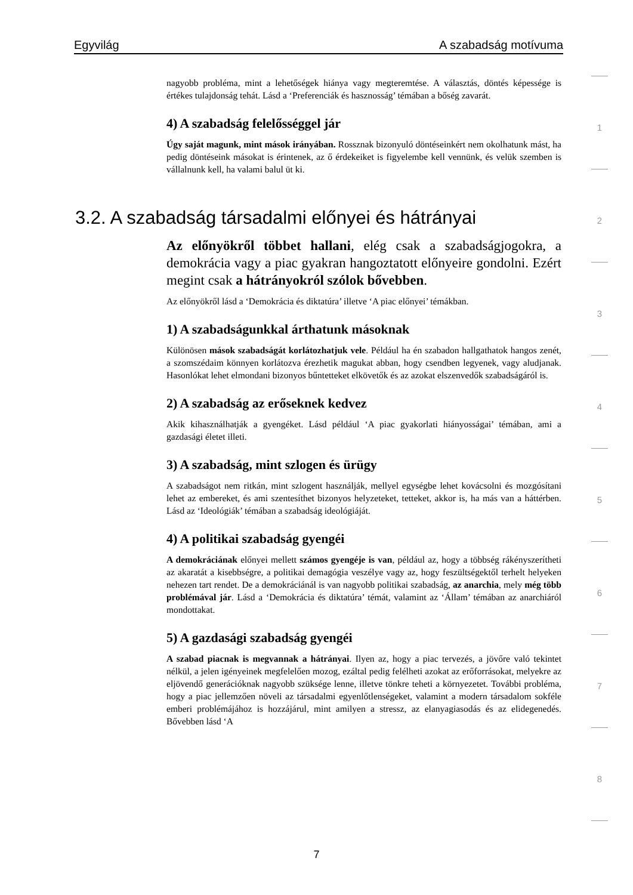Egyvilág A szabadság motívuma
1
2
3
4
5
6
7
8
nagyobb probléma, mint a lehetőségek hiánya vagy megteremtése. A választás, döntés képessége is értékes tulajdonság tehát. Lásd a ‘Preferenciák és hasznosság’ témában a bőség zavarát.
4) A szabadság felelősséggel jár
Úgy saját magunk, mint mások irányában. Rossznak bizonyuló döntéseinkért nem okolhatunk mást, ha pedig döntéseink másokat is érintenek, az ő érdekeiket is figyelembe kell vennünk, és velük szemben is vállalnunk kell, ha valami balul üt ki.
3.2. A szabadság társadalmi előnyei és hátrányai
Az előnyökről többet hallani, elég csak a szabadságjogokra, a demokrácia vagy a piac gyakran hangoztatott előnyeire gondolni. Ezért megint csak a hátrányokról szólok bővebben.
Az előnyökről lásd a ‘Demokrácia és diktatúra’ illetve ‘A piac előnyei’ témákban.
1) A szabadságunkkal árthatunk másoknak
Különösen mások szabadságát korlátozhatjuk vele. Például ha én szabadon hallgathatok hangos zenét, a szomszédaim könnyen korlátozva érezhetik magukat abban, hogy csendben legyenek, vagy aludjanak. Hasonlókat lehet elmondani bizonyos bűntetteket elkövetők és az azokat elszenvedők szabadságáról is.
2) A szabadság az erőseknek kedvez
Akik kihasználhatják a gyengéket. Lásd például ‘A piac gyakorlati hiányosságai’ témában, ami a gazdasági életet illeti.
3) A szabadság, mint szlogen és ürügy
A szabadságot nem ritkán, mint szlogent használják, mellyel egységbe lehet kovácsolni és mozgósítani lehet az embereket, és ami szentesíthet bizonyos helyzeteket, tetteket, akkor is, ha más van a háttérben. Lásd az ‘Ideológiák’ témában a szabadság ideológiáját.
4) A politikai szabadság gyengéi
A demokráciának előnyei mellett számos gyengéje is van, például az, hogy a többség rákényszerítheti az akaratát a kisebbségre, a politikai demagógia veszélye vagy az, hogy feszültségektől terhelt helyeken nehezen tart rendet. De a demokráciánál is van nagyobb politikai szabadság, az anarchia, mely még több problémával jár. Lásd a ‘Demokrácia és diktatúra’ témát, valamint az ‘Állam’ témában az anarchiáról mondottakat.
5) A gazdasági szabadság gyengéi
A szabad piacnak is megvannak a hátrányai. Ilyen az, hogy a piac tervezés, a jövőre való tekintet nélkül, a jelen igényeinek megfelelően mozog, ezáltal pedig felélheti azokat az erőforrásokat, melyekre az eljövendő generációknak nagyobb szüksége lenne, illetve tönkre teheti a környezetet. További probléma, hogy a piac jellemzően növeli az társadalmi egyenlőtlenségeket, valamint a modern társadalom sokféle emberi problémájához is hozzájárul, mint amilyen a stressz, az elanyagiasodás és az elidegenedés. Bővebben lásd ‘A
7